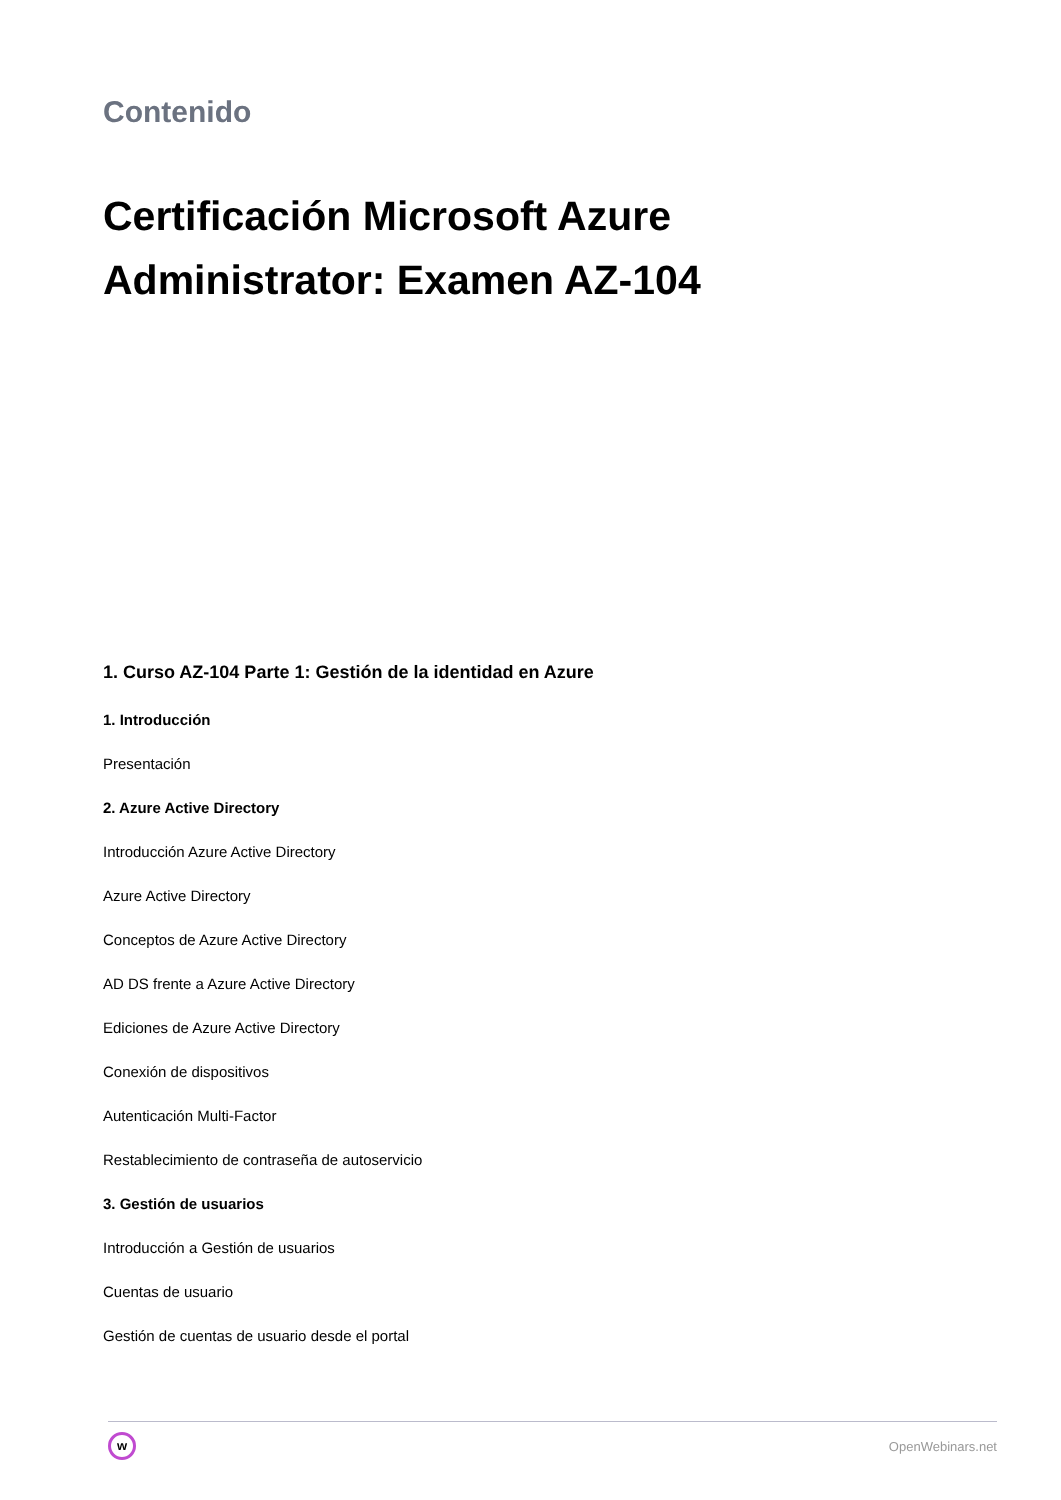Contenido
Certificación Microsoft Azure Administrator: Examen AZ-104
1. Curso AZ-104 Parte 1: Gestión de la identidad en Azure
1. Introducción
Presentación
2. Azure Active Directory
Introducción Azure Active Directory
Azure Active Directory
Conceptos de Azure Active Directory
AD DS frente a Azure Active Directory
Ediciones de Azure Active Directory
Conexión de dispositivos
Autenticación Multi-Factor
Restablecimiento de contraseña de autoservicio
3. Gestión de usuarios
Introducción a Gestión de usuarios
Cuentas de usuario
Gestión de cuentas de usuario desde el portal
w
OpenWebinars.net